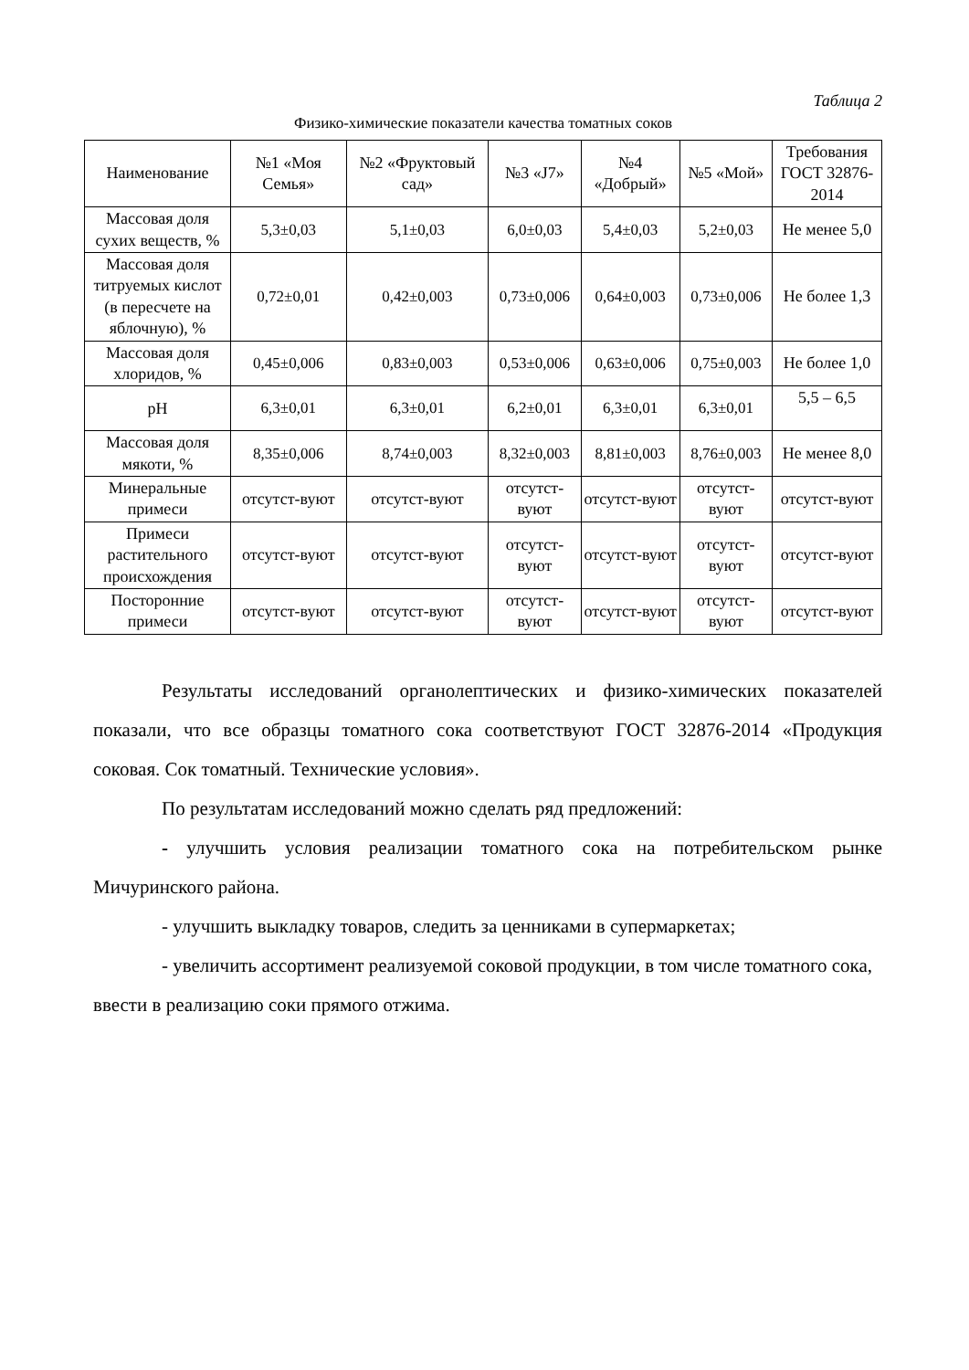Таблица 2
Физико-химические показатели качества томатных соков
| Наименование | №1 «Моя Семья» | №2 «Фруктовый сад» | №3 «J7» | №4 «Добрый» | №5 «Мой» | Требования ГОСТ 32876-2014 |
| --- | --- | --- | --- | --- | --- | --- |
| Массовая доля сухих веществ, % | 5,3±0,03 | 5,1±0,03 | 6,0±0,03 | 5,4±0,03 | 5,2±0,03 | Не менее 5,0 |
| Массовая доля титруемых кислот (в пересчете на яблочную), % | 0,72±0,01 | 0,42±0,003 | 0,73±0,006 | 0,64±0,003 | 0,73±0,006 | Не более 1,3 |
| Массовая доля хлоридов, % | 0,45±0,006 | 0,83±0,003 | 0,53±0,006 | 0,63±0,006 | 0,75±0,003 | Не более 1,0 |
| pH | 6,3±0,01 | 6,3±0,01 | 6,2±0,01 | 6,3±0,01 | 6,3±0,01 | 5,5 – 6,5 |
| Массовая доля мякоти, % | 8,35±0,006 | 8,74±0,003 | 8,32±0,003 | 8,81±0,003 | 8,76±0,003 | Не менее 8,0 |
| Минеральные примеси | отсутст-вуют | отсутст-вуют | отсутст-вуют | отсутст-вуют | отсутст-вуют | отсутст-вуют |
| Примеси растительного происхождения | отсутст-вуют | отсутст-вуют | отсутст-вуют | отсутст-вуют | отсутст-вуют | отсутст-вуют |
| Посторонние примеси | отсутст-вуют | отсутст-вуют | отсутст-вуют | отсутст-вуют | отсутст-вуют | отсутст-вуют |
Результаты исследований органолептических и физико-химических показателей показали, что все образцы томатного сока соответствуют ГОСТ 32876-2014 «Продукция соковая. Сок томатный. Технические условия».
По результатам исследований можно сделать ряд предложений:
- улучшить условия реализации томатного сока на потребительском рынке Мичуринского района.
- улучшить выкладку товаров, следить за ценниками в супермаркетах;
- увеличить ассортимент реализуемой соковой продукции, в том числе томатного сока, ввести в реализацию соки прямого отжима.